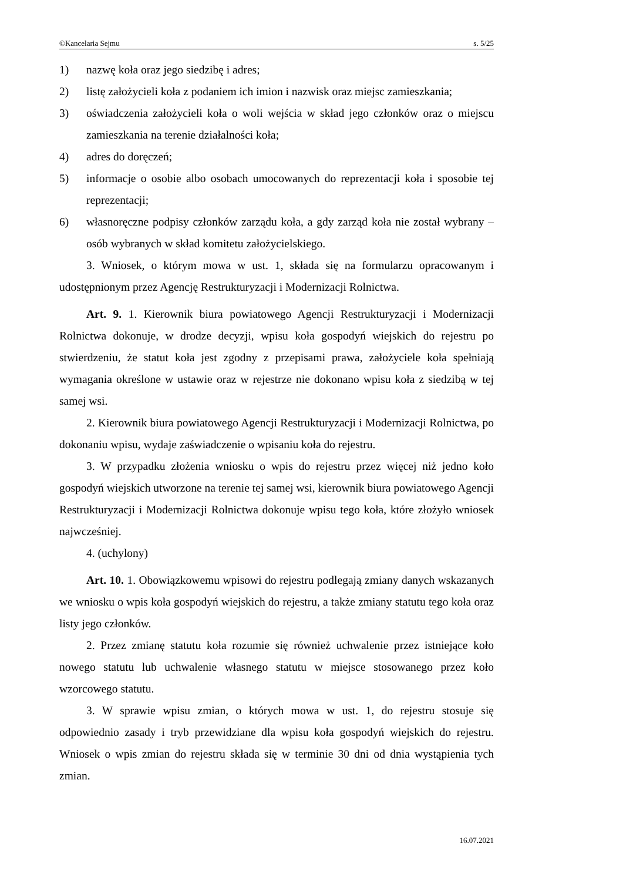©Kancelaria Sejmu s. 5/25
1) nazwę koła oraz jego siedzibę i adres;
2) listę założycieli koła z podaniem ich imion i nazwisk oraz miejsc zamieszkania;
3) oświadczenia założycieli koła o woli wejścia w skład jego członków oraz o miejscu zamieszkania na terenie działalności koła;
4) adres do doręczeń;
5) informacje o osobie albo osobach umocowanych do reprezentacji koła i sposobie tej reprezentacji;
6) własnoręczne podpisy członków zarządu koła, a gdy zarząd koła nie został wybrany – osób wybranych w skład komitetu założycielskiego.
3. Wniosek, o którym mowa w ust. 1, składa się na formularzu opracowanym i udostępnionym przez Agencję Restrukturyzacji i Modernizacji Rolnictwa.
Art. 9. 1. Kierownik biura powiatowego Agencji Restrukturyzacji i Modernizacji Rolnictwa dokonuje, w drodze decyzji, wpisu koła gospodyń wiejskich do rejestru po stwierdzeniu, że statut koła jest zgodny z przepisami prawa, założyciele koła spełniają wymagania określone w ustawie oraz w rejestrze nie dokonano wpisu koła z siedzibą w tej samej wsi.
2. Kierownik biura powiatowego Agencji Restrukturyzacji i Modernizacji Rolnictwa, po dokonaniu wpisu, wydaje zaświadczenie o wpisaniu koła do rejestru.
3. W przypadku złożenia wniosku o wpis do rejestru przez więcej niż jedno koło gospodyń wiejskich utworzone na terenie tej samej wsi, kierownik biura powiatowego Agencji Restrukturyzacji i Modernizacji Rolnictwa dokonuje wpisu tego koła, które złożyło wniosek najwcześniej.
4. (uchylony)
Art. 10. 1. Obowiązkowemu wpisowi do rejestru podlegają zmiany danych wskazanych we wniosku o wpis koła gospodyń wiejskich do rejestru, a także zmiany statutu tego koła oraz listy jego członków.
2. Przez zmianę statutu koła rozumie się również uchwalenie przez istniejące koło nowego statutu lub uchwalenie własnego statutu w miejsce stosowanego przez koło wzorcowego statutu.
3. W sprawie wpisu zmian, o których mowa w ust. 1, do rejestru stosuje się odpowiednio zasady i tryb przewidziane dla wpisu koła gospodyń wiejskich do rejestru. Wniosek o wpis zmian do rejestru składa się w terminie 30 dni od dnia wystąpienia tych zmian.
16.07.2021